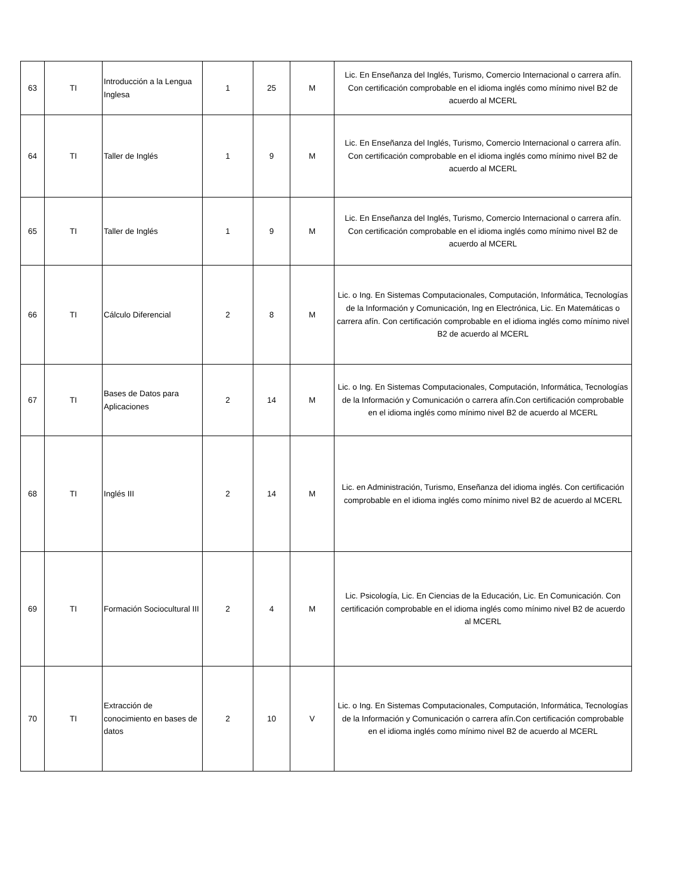| 63 | TI | Introducción a la Lengua Inglesa | 1 | 25 | M | Lic. En Enseñanza del Inglés, Turismo, Comercio Internacional o carrera afín. Con certificación comprobable en el idioma inglés como mínimo nivel B2 de acuerdo al MCERL |
| 64 | TI | Taller de Inglés | 1 | 9 | M | Lic. En Enseñanza del Inglés, Turismo, Comercio Internacional o carrera afín. Con certificación comprobable en el idioma inglés como mínimo nivel B2 de acuerdo al MCERL |
| 65 | TI | Taller de Inglés | 1 | 9 | M | Lic. En Enseñanza del Inglés, Turismo, Comercio Internacional o carrera afín. Con certificación comprobable en el idioma inglés como mínimo nivel B2 de acuerdo al MCERL |
| 66 | TI | Cálculo Diferencial | 2 | 8 | M | Lic. o Ing. En Sistemas Computacionales, Computación, Informática, Tecnologías de la Información y Comunicación, Ing en Electrónica, Lic. En Matemáticas o carrera afín. Con certificación comprobable en el idioma inglés como mínimo nivel B2 de acuerdo al MCERL |
| 67 | TI | Bases de Datos para Aplicaciones | 2 | 14 | M | Lic. o Ing. En Sistemas Computacionales, Computación, Informática, Tecnologías de la Información y Comunicación o carrera afín.Con certificación comprobable en el idioma inglés como mínimo nivel B2 de acuerdo al MCERL |
| 68 | TI | Inglés III | 2 | 14 | M | Lic. en Administración, Turismo, Enseñanza del idioma inglés. Con certificación comprobable en el idioma inglés como mínimo nivel B2 de acuerdo al MCERL |
| 69 | TI | Formación Sociocultural III | 2 | 4 | M | Lic. Psicología, Lic. En Ciencias de la Educación, Lic. En Comunicación. Con certificación comprobable en el idioma inglés como mínimo nivel B2 de acuerdo al MCERL |
| 70 | TI | Extracción de conocimiento en bases de datos | 2 | 10 | V | Lic. o Ing. En Sistemas Computacionales, Computación, Informática, Tecnologías de la Información y Comunicación o carrera afín.Con certificación comprobable en el idioma inglés como mínimo nivel B2 de acuerdo al MCERL |